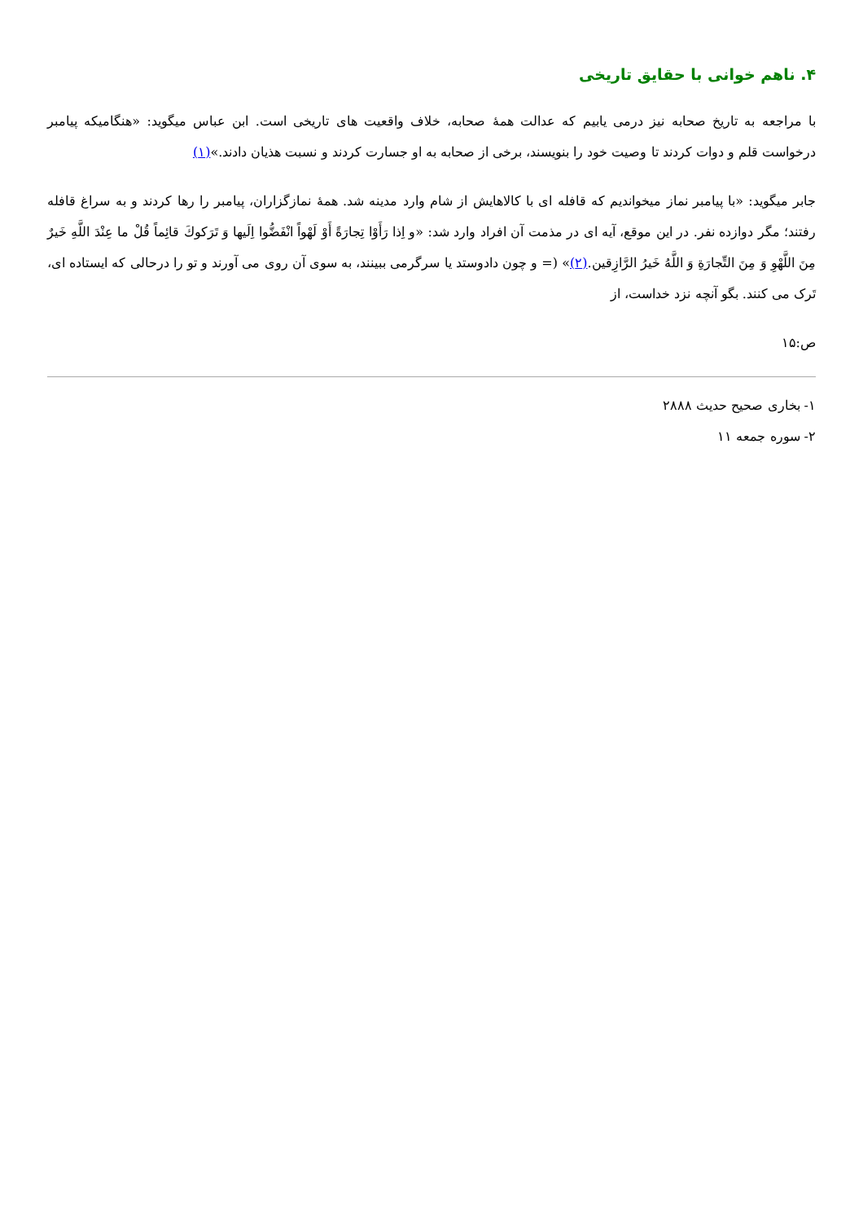۴. ناهم خوانی با حقایق تاریخی
با مراجعه به تاریخ صحابه نیز درمی یابیم که عدالت همهٔ صحابه، خلاف واقعیت های تاریخی است. ابن عباس میگوید: «هنگامیکه پیامبر درخواست قلم و دوات کردند تا وصیت خود را بنویسند، برخی از صحابه به او جسارت کردند و نسبت هذیان دادند.»(۱)
جابر میگوید: «با پیامبر نماز میخواندیم که قافله ای با کالاهایش از شام وارد مدینه شد. همهٔ نمازگزاران، پیامبر را رها کردند و به سراغ قافله رفتند؛ مگر دوازده نفر. در این موقع، آیه ای در مذمت آن افراد وارد شد: «و اِذا رَأَوْا تِجارَةً أَوْ لَهْواً انْفَضُّوا اِلَيها وَ تَرَكوكَ قائِماً قُلْ ما عِنْدَ اللَّهِ خَيرٌ مِنَ اللَّهْوِ وَ مِنَ التِّجارَةِ وَ اللَّهُ خَيرُ الرَّازِقين.(۲)» (= و چون دادوستد یا سرگرمی ببینند، به سوی آن روی می آورند و تو را درحالی که ایستاده ای، تَرک می کنند. بگو آنچه نزد خداست، از
ص:۱۵
۱- بخاری صحیح حدیث ۲۸۸۸
۲- سوره جمعه ۱۱